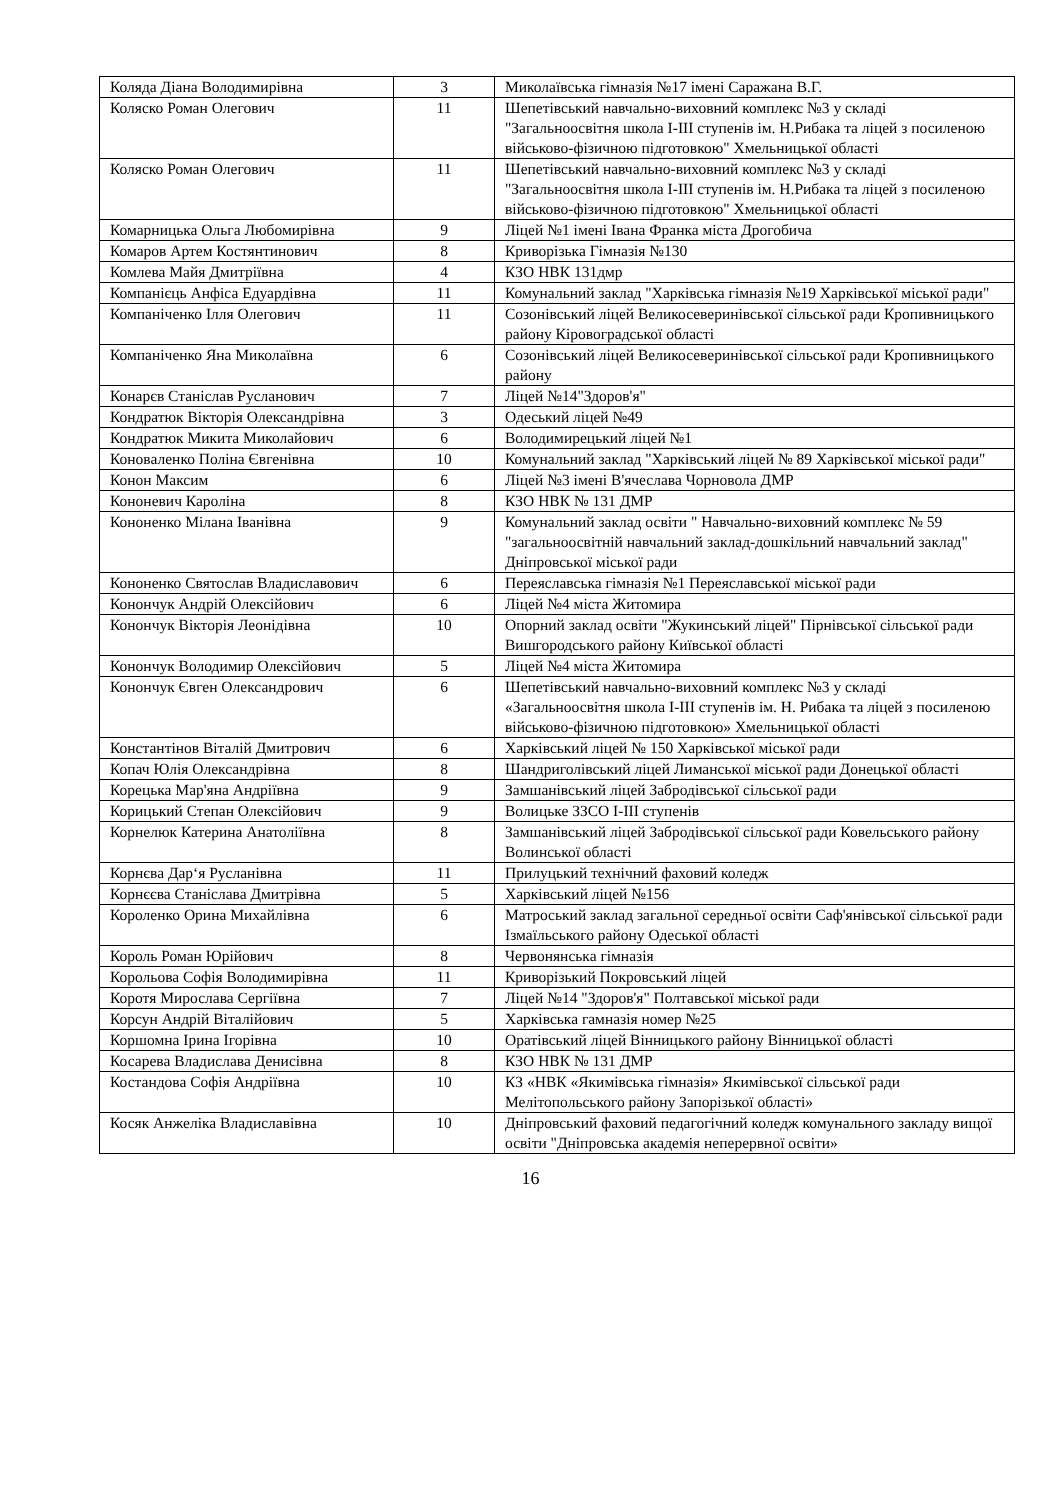| Коляда Діана Володимирівна | 3 | Миколаївська гімназія №17 імені Саражана В.Г. |
| Коляско Роман Олегович | 11 | Шепетівський навчально-виховний комплекс №3 у складі "Загальноосвітня школа I-III ступенів ім. Н.Рибака та ліцей з посиленою військово-фізичною підготовкою" Хмельницької області |
| Коляско Роман Олегович | 11 | Шепетівський навчально-виховний комплекс №3 у складі "Загальноосвітня школа I-III ступенів ім. Н.Рибака та ліцей з посиленою військово-фізичною підготовкою" Хмельницької області |
| Комарницька Ольга Любомирівна | 9 | Ліцей №1 імені Івана Франка міста Дрогобича |
| Комаров Артем Костянтинович | 8 | Криворізька Гімназія №130 |
| Комлева Майя Дмитріївна | 4 | КЗО НВК 131дмр |
| Компанієць Анфіса Едуардівна | 11 | Комунальний заклад "Харківська гімназія №19 Харківської міської ради" |
| Компаніченко Ілля Олегович | 11 | Созонівський ліцей Великосеверинівської сільської ради Кропивницького району Кіровоградської області |
| Компаніченко Яна Миколаївна | 6 | Созонівський ліцей Великосеверинівської сільської ради Кропивницького району |
| Конарєв Станіслав Русланович | 7 | Ліцей №14"Здоров'я" |
| Кондратюк Вікторія Олександрівна | 3 | Одеський ліцей №49 |
| Кондратюк Микита Миколайович | 6 | Володимирецький ліцей №1 |
| Коноваленко Поліна Євгенівна | 10 | Комунальний заклад "Харківський ліцей № 89 Харківської міської ради" |
| Конон Максим | 6 | Ліцей №3 імені В'ячеслава Чорновола ДМР |
| Кононевич Кароліна | 8 | КЗО НВК № 131 ДМР |
| Кононенко Мілана Іванівна | 9 | Комунальний заклад освіти " Навчально-виховний комплекс № 59 "загальноосвітній навчальний заклад-дошкільний навчальний заклад" Дніпровської міської ради |
| Кононенко Святослав Владиславович | 6 | Переяславська гімназія №1 Переяславської міської ради |
| Конончук Андрій Олексійович | 6 | Ліцей №4 міста Житомира |
| Конончук Вікторія Леонідівна | 10 | Опорний заклад освіти "Жукинський ліцей" Пірнівської сільської ради Вишгородського району Київської області |
| Конончук Володимир Олексійович | 5 | Ліцей №4 міста Житомира |
| Конончук Євген Олександрович | 6 | Шепетівський навчально-виховний комплекс №3 у складі «Загальноосвітня школа I-III ступенів ім. Н. Рибака та ліцей з посиленою військово-фізичною підготовкою» Хмельницької області |
| Константінов Віталій Дмитрович | 6 | Харківський ліцей № 150 Харківської міської ради |
| Копач Юлія Олександрівна | 8 | Шандриголівський ліцей Лиманської міської ради Донецької області |
| Корецька Мар'яна Андріївна | 9 | Замшанівський ліцей Забродівської сільської ради |
| Корицький Степан Олексійович | 9 | Волицьке ЗЗСО I-III ступенів |
| Корнелюк Катерина Анатоліївна | 8 | Замшанівський ліцей Забродівської сільської ради Ковельського району Волинської області |
| Корнєва Дар‘я Русланівна | 11 | Прилуцький технічний фаховий коледж |
| Корнєєва Станіслава Дмитрівна | 5 | Харківський ліцей №156 |
| Короленко Орина Михайлівна | 6 | Матроський заклад загальної середньої освіти Саф'янівської сільської ради Ізмаїльського району Одеської області |
| Король Роман Юрійович | 8 | Червонянська гімназія |
| Корольова Софія Володимирівна | 11 | Криворізький Покровський ліцей |
| Коротя Мирослава Сергіївна | 7 | Ліцей №14 "Здоров'я" Полтавської міської ради |
| Корсун Андрій Віталійович | 5 | Харківська гамназія номер №25 |
| Коршомна Ірина Ігорівна | 10 | Оратівський ліцей Вінницького району Вінницької області |
| Косарева Владислава Денисівна | 8 | КЗО НВК № 131 ДМР |
| Костандова Софія Андріївна | 10 | КЗ «НВК «Якимівська гімназія» Якимівської сільської ради Мелітопольського району Запорізької області» |
| Косяк Анжеліка Владиславівна | 10 | Дніпровський фаховий педагогічний коледж комунального закладу вищої освіти "Дніпровська академія неперервної освіти» |
16